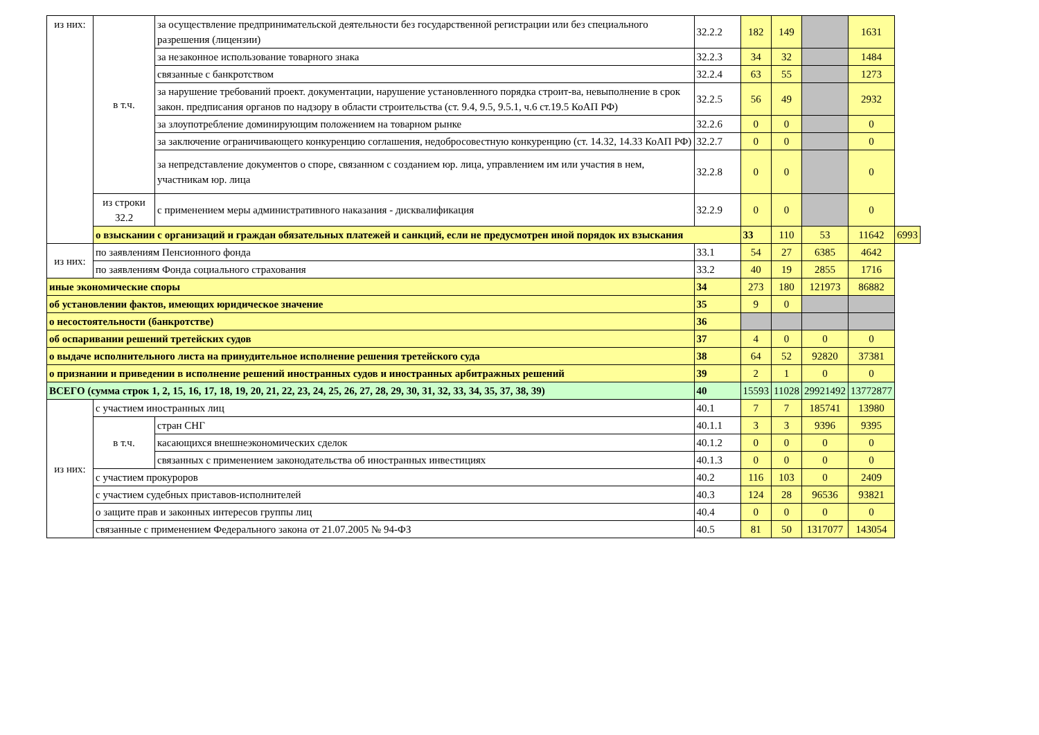| из них: | в т.ч. | за осуществление предпринимательской деятельности без государственной регистрации или без специального разрешения (лицензии) | 32.2.2 | 182 | 149 | | 1631 | |
| | | за незаконное использование товарного знака | 32.2.3 | 34 | 32 | | 1484 | |
| | | связанные с банкротством | 32.2.4 | 63 | 55 | | 1273 | |
| | | за нарушение требований проект. документации, нарушение установленного порядка строит-ва, невыполнение в срок закон. предписания органов по надзору в области строительства (ст. 9.4, 9.5, 9.5.1, ч.6 ст.19.5 КоАП РФ) | 32.2.5 | 56 | 49 | | 2932 | |
| | | за злоупотребление доминирующим положением на товарном рынке | 32.2.6 | 0 | 0 | | 0 | |
| | | за заключение ограничивающего конкуренцию соглашения, недобросовестную конкуренцию (ст. 14.32, 14.33 КоАП РФ) | 32.2.7 | 0 | 0 | | 0 | |
| | | за непредставление документов о споре, связанном с созданием юр. лица, управлением им или участия в нем, участникам юр. лица | 32.2.8 | 0 | 0 | | 0 | |
| | из строки 32.2 | с применением меры административного наказания - дисквалификация | 32.2.9 | 0 | 0 | | 0 | |
| | о взыскании с организаций и граждан обязательных платежей и санкций, если не предусмотрен иной порядок их взыскания | | | 33 | 110 | 53 | 11642 | 6993 |
| из них: | по заявлениям Пенсионного фонда | | 33.1 | 54 | 27 | 6385 | 4642 | |
| | по заявлениям Фонда социального страхования | | 33.2 | 40 | 19 | 2855 | 1716 | |
| иные экономические споры | | | 34 | 273 | 180 | 121973 | 86882 | |
| об установлении фактов, имеющих юридическое значение | | | 35 | 9 | 0 | | | |
| о несостоятельности (банкротстве) | | | 36 | | | | | |
| об оспаривании решений третейских судов | | | 37 | 4 | 0 | 0 | 0 | |
| о выдаче исполнительного листа на принудительное исполнение решения третейского суда | | | 38 | 64 | 52 | 92820 | 37381 | |
| о признании и приведении в исполнение решений иностранных судов и иностранных арбитражных решений | | | 39 | 2 | 1 | 0 | 0 | |
| ВСЕГО (сумма строк 1, 2, 15, 16, 17, 18, 19, 20, 21, 22, 23, 24, 25, 26, 27, 28, 29, 30, 31, 32, 33, 34, 35, 37, 38, 39) | | | 40 | 15593 | 11028 | 29921492 | 13772877 | |
| из них: | с участием иностранных лиц | | 40.1 | 7 | 7 | 185741 | 13980 | |
| | в т.ч. | стран СНГ | 40.1.1 | 3 | 3 | 9396 | 9395 | |
| | | касающихся внешнеэкономических сделок | 40.1.2 | 0 | 0 | 0 | 0 | |
| | | связанных с применением законодательства об иностранных инвестициях | 40.1.3 | 0 | 0 | 0 | 0 | |
| | с участием прокуроров | | 40.2 | 116 | 103 | 0 | 2409 | |
| | с участием судебных приставов-исполнителей | | 40.3 | 124 | 28 | 96536 | 93821 | |
| | о защите прав и законных интересов группы лиц | | 40.4 | 0 | 0 | 0 | 0 | |
| | связанные с применением Федерального закона от 21.07.2005 № 94-ФЗ | | 40.5 | 81 | 50 | 1317077 | 143054 | |